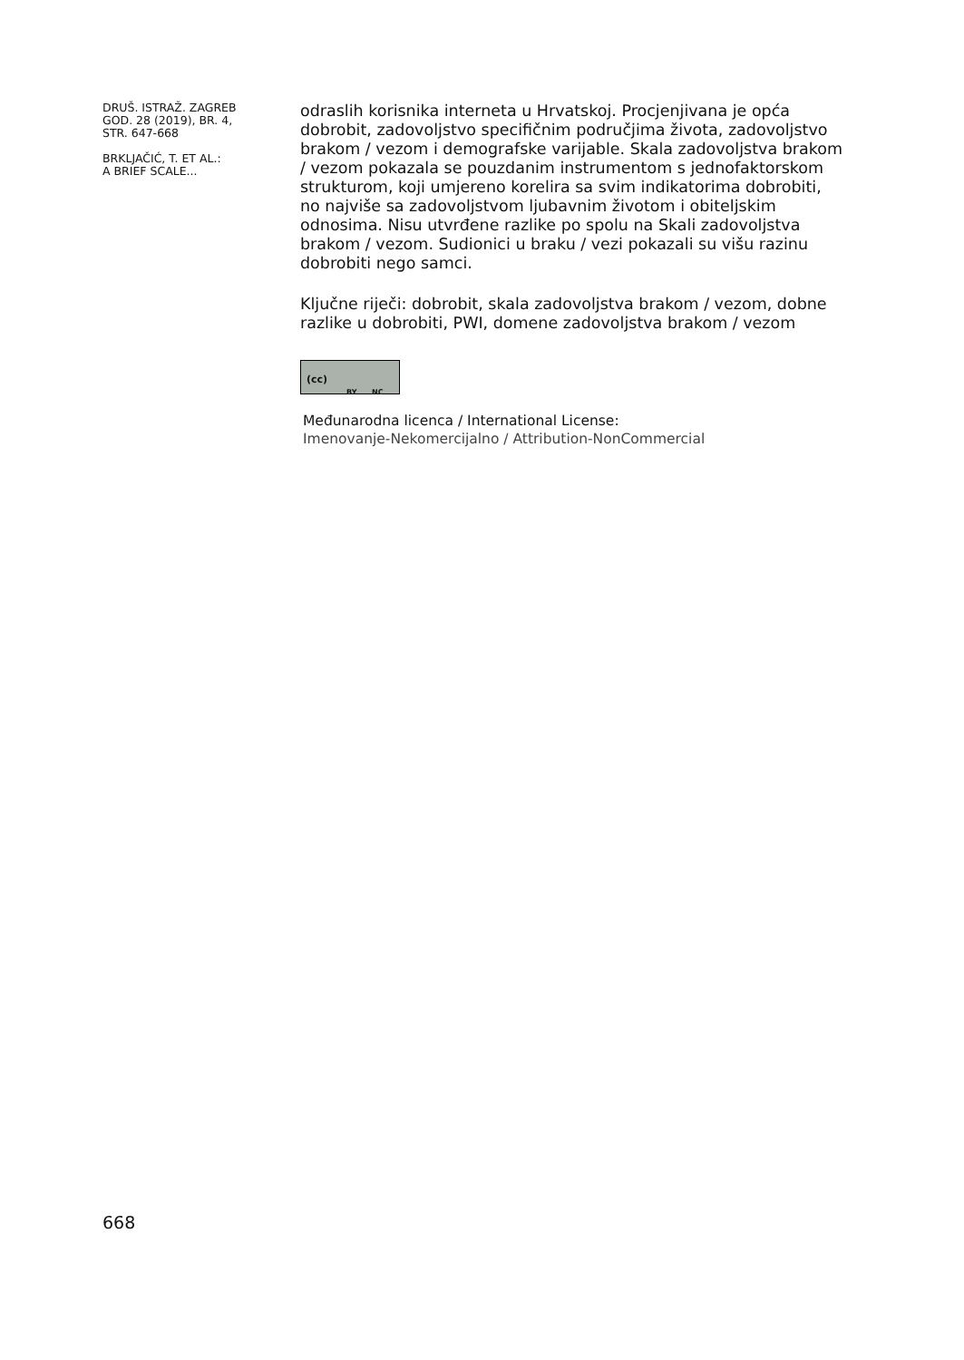DRUŠ. ISTRAŽ. ZAGREB
GOD. 28 (2019), BR. 4,
STR. 647-668
BRKLJAČIĆ, T. ET AL.:
A BRIEF SCALE...
odraslih korisnika interneta u Hrvatskoj. Procjenjivana je opća dobrobit, zadovoljstvo specifičnim područjima života, zadovoljstvo brakom / vezom i demografske varijable. Skala zadovoljstva brakom / vezom pokazala se pouzdanim instrumentom s jednofaktorskom strukturom, koji umjereno korelira sa svim indikatorima dobrobiti, no najviše sa zadovoljstvom ljubavnim životom i obiteljskim odnosima. Nisu utvrđene razlike po spolu na Skali zadovoljstva brakom / vezom. Sudionici u braku / vezi pokazali su višu razinu dobrobiti nego samci.
Ključne riječi: dobrobit, skala zadovoljstva brakom / vezom, dobne razlike u dobrobiti, PWI, domene zadovoljstva brakom / vezom
(cc) BY NC
Međunarodna licenca / International License:
Imenovanje-Nekomercijalno / Attribution-NonCommercial
668